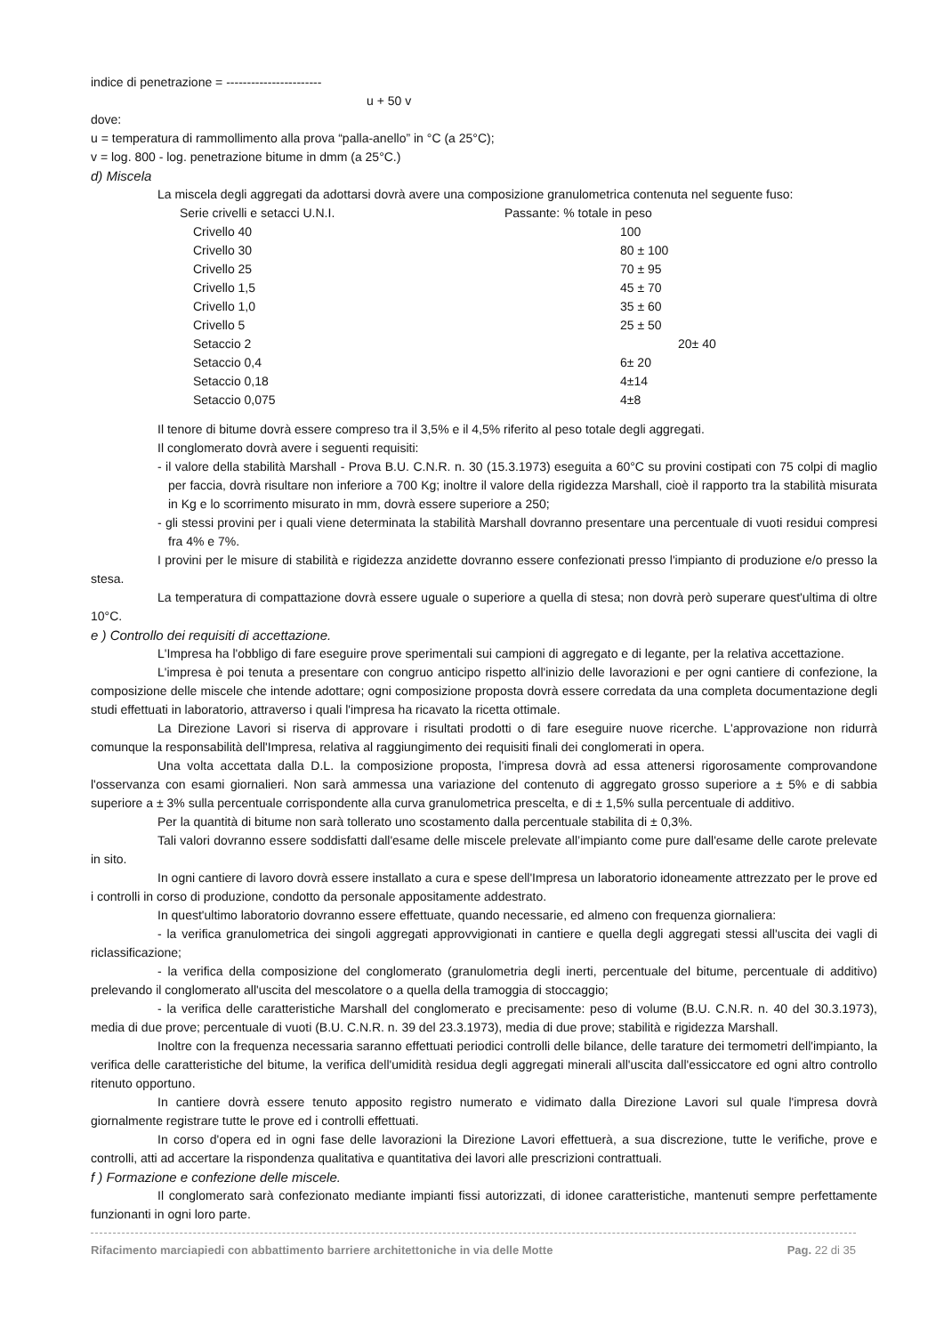indice di penetrazione = -----------------------
u + 50 v
dove:
u = temperatura di rammollimento alla prova “palla-anello” in °C (a 25°C);
v = log. 800 - log. penetrazione bitume in dmm (a 25°C.)
d) Miscela
La miscela degli aggregati da adottarsi dovrà avere una composizione granulometrica contenuta nel seguente fuso:
| Serie crivelli e setacci U.N.I. | Passante: % totale in peso |
| Crivello 40 | 100 |
| Crivello 30 | 80 ± 100 |
| Crivello 25 | 70 ± 95 |
| Crivello 1,5 | 45 ± 70 |
| Crivello 1,0 | 35 ± 60 |
| Crivello 5 | 25 ± 50 |
| Setaccio 2 | 20± 40 |
| Setaccio 0,4 | 6± 20 |
| Setaccio 0,18 | 4±14 |
| Setaccio 0,075 | 4±8 |
Il tenore di bitume dovrà essere compreso tra il 3,5% e il 4,5% riferito al peso totale degli aggregati.
Il conglomerato dovrà avere i seguenti requisiti:
- il valore della stabilità Marshall - Prova B.U. C.N.R. n. 30 (15.3.1973) eseguita a 60°C su provini costipati con 75 colpi di maglio per faccia, dovrà risultare non inferiore a 700 Kg; inoltre il valore della rigidezza Marshall, cioè il rapporto tra la stabilità misurata in Kg e lo scorrimento misurato in mm, dovrà essere superiore a 250;
- gli stessi provini per i quali viene determinata la stabilità Marshall dovranno presentare una percentuale di vuoti residui compresi fra 4% e 7%.
I provini per le misure di stabilità e rigidezza anzidette dovranno essere confezionati presso l'impianto di produzione e/o presso la stesa.
La temperatura di compattazione dovrà essere uguale o superiore a quella di stesa; non dovrà però superare quest'ultima di oltre 10°C.
e ) Controllo dei requisiti di accettazione.
L'Impresa ha l'obbligo di fare eseguire prove sperimentali sui campioni di aggregato e di legante, per la relativa accettazione.
L'impresa è poi tenuta a presentare con congruo anticipo rispetto all'inizio delle lavorazioni e per ogni cantiere di confezione, la composizione delle miscele che intende adottare; ogni composizione proposta dovrà essere corredata da una completa documentazione degli studi effettuati in laboratorio, attraverso i quali l'impresa ha ricavato la ricetta ottimale.
La Direzione Lavori si riserva di approvare i risultati prodotti o di fare eseguire nuove ricerche. L'approvazione non ridurrà comunque la responsabilità dell'Impresa, relativa al raggiungimento dei requisiti finali dei conglomerati in opera.
Una volta accettata dalla D.L. la composizione proposta, l'impresa dovrà ad essa attenersi rigorosamente comprovandone l'osservanza con esami giornalieri. Non sarà ammessa una variazione del contenuto di aggregato grosso superiore a ± 5% e di sabbia superiore a ± 3% sulla percentuale corrispondente alla curva granulometrica prescelta, e di ± 1,5% sulla percentuale di additivo.
Per la quantità di bitume non sarà tollerato uno scostamento dalla percentuale stabilita di ± 0,3%.
Tali valori dovranno essere soddisfatti dall'esame delle miscele prelevate all’impianto come pure dall'esame delle carote prelevate in sito.
In ogni cantiere di lavoro dovrà essere installato a cura e spese dell'Impresa un laboratorio idoneamente attrezzato per le prove ed i controlli in corso di produzione, condotto da personale appositamente addestrato.
In quest'ultimo laboratorio dovranno essere effettuate, quando necessarie, ed almeno con frequenza giornaliera:
- la verifica granulometrica dei singoli aggregati approvvigionati in cantiere e quella degli aggregati stessi all'uscita dei vagli di riclassificazione;
- la verifica della composizione del conglomerato (granulometria degli inerti, percentuale del bitume, percentuale di additivo) prelevando il conglomerato all'uscita del mescolatore o a quella della tramoggia di stoccaggio;
- la verifica delle caratteristiche Marshall del conglomerato e precisamente: peso di volume (B.U. C.N.R. n. 40 del 30.3.1973), media di due prove; percentuale di vuoti (B.U. C.N.R. n. 39 del 23.3.1973), media di due prove; stabilità e rigidezza Marshall.
Inoltre con la frequenza necessaria saranno effettuati periodici controlli delle bilance, delle tarature dei termometri dell'impianto, la verifica delle caratteristiche del bitume, la verifica dell'umidità residua degli aggregati minerali all'uscita dall'essiccatore ed ogni altro controllo ritenuto opportuno.
In cantiere dovrà essere tenuto apposito registro numerato e vidimato dalla Direzione Lavori sul quale l'impresa dovrà giornalmente registrare tutte le prove ed i controlli effettuati.
In corso d'opera ed in ogni fase delle lavorazioni la Direzione Lavori effettuerà, a sua discrezione, tutte le verifiche, prove e controlli, atti ad accertare la rispondenza qualitativa e quantitativa dei lavori alle prescrizioni contrattuali.
f ) Formazione e confezione delle miscele.
Il conglomerato sarà confezionato mediante impianti fissi autorizzati, di idonee caratteristiche, mantenuti sempre perfettamente funzionanti in ogni loro parte.
Rifacimento marciapiedi con abbattimento barriere architettoniche in via delle Motte Pag. 22 di 35